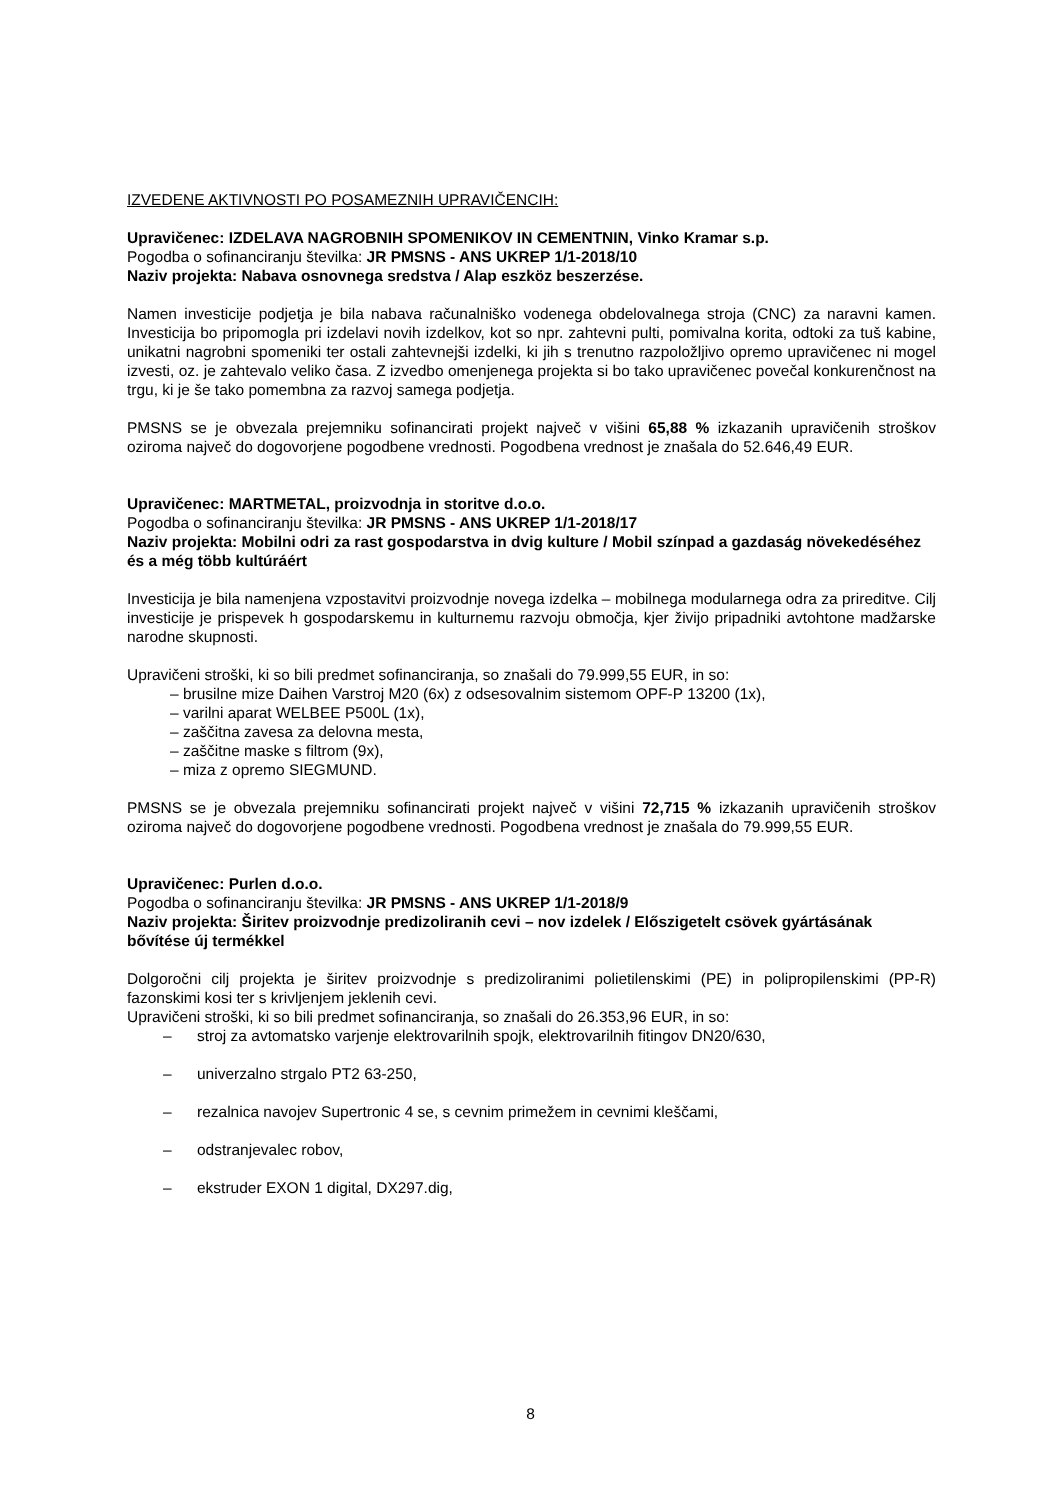IZVEDENE AKTIVNOSTI PO POSAMEZNIH UPRAVIČENCIH:
Upravičenec: IZDELAVA NAGROBNIH SPOMENIKOV IN CEMENTNIN, Vinko Kramar s.p.
Pogodba o sofinanciranju številka: JR PMSNS - ANS UKREP 1/1-2018/10
Naziv projekta: Nabava osnovnega sredstva / Alap eszköz beszerzése.
Namen investicije podjetja je bila nabava računalniško vodenega obdelovalnega stroja (CNC) za naravni kamen. Investicija bo pripomogla pri izdelavi novih izdelkov, kot so npr. zahtevni pulti, pomivalna korita, odtoki za tuš kabine, unikatni nagrobni spomeniki ter ostali zahtevnejši izdelki, ki jih s trenutno razpoložljivo opremo upravičenec ni mogel izvesti, oz. je zahtevalo veliko časa. Z izvedbo omenjenega projekta si bo tako upravičenec povečal konkurenčnost na trgu, ki je še tako pomembna za razvoj samega podjetja.
PMSNS se je obvezala prejemniku sofinancirati projekt največ v višini 65,88 % izkazanih upravičenih stroškov oziroma največ do dogovorjene pogodbene vrednosti. Pogodbena vrednost je znašala do 52.646,49 EUR.
Upravičenec: MARTMETAL, proizvodnja in storitve d.o.o.
Pogodba o sofinanciranju številka: JR PMSNS - ANS UKREP 1/1-2018/17
Naziv projekta: Mobilni odri za rast gospodarstva in dvig kulture / Mobil színpad a gazdaság növekedéséhez és a még több kultúráért
Investicija je bila namenjena vzpostavitvi proizvodnje novega izdelka – mobilnega modularnega odra za prireditve. Cilj investicije je prispevek h gospodarskemu in kulturnemu razvoju območja, kjer živijo pripadniki avtohtone madžarske narodne skupnosti.
Upravičeni stroški, ki so bili predmet sofinanciranja, so znašali do 79.999,55 EUR, in so:
– brusilne mize Daihen Varstroj M20 (6x) z odsesovalnim sistemom OPF-P 13200 (1x),
– varilni aparat WELBEE P500L (1x),
– zaščitna zavesa za delovna mesta,
– zaščitne maske s filtrom (9x),
– miza z opremo SIEGMUND.
PMSNS se je obvezala prejemniku sofinancirati projekt največ v višini 72,715 % izkazanih upravičenih stroškov oziroma največ do dogovorjene pogodbene vrednosti. Pogodbena vrednost je znašala do 79.999,55 EUR.
Upravičenec: Purlen d.o.o.
Pogodba o sofinanciranju številka: JR PMSNS - ANS UKREP 1/1-2018/9
Naziv projekta: Širitev proizvodnje predizoliranih cevi – nov izdelek / Előszigetelt csövek gyártásának bővítése új termékkel
Dolgoročni cilj projekta je širitev proizvodnje s predizoliranimi polietilenskimi (PE) in polipropilenskimi (PP-R) fazonskimi kosi ter s krivljenjem jeklenih cevi.
Upravičeni stroški, ki so bili predmet sofinanciranja, so znašali do 26.353,96 EUR, in so:
– stroj za avtomatsko varjenje elektrovarilnih spojk, elektrovarilnih fitingov DN20/630,
– univerzalno strgalo PT2 63-250,
– rezalnica navojev Supertronic 4 se, s cevnim primežem in cevnimi kleščami,
– odstranjevalec robov,
– ekstruder EXON 1 digital, DX297.dig,
8